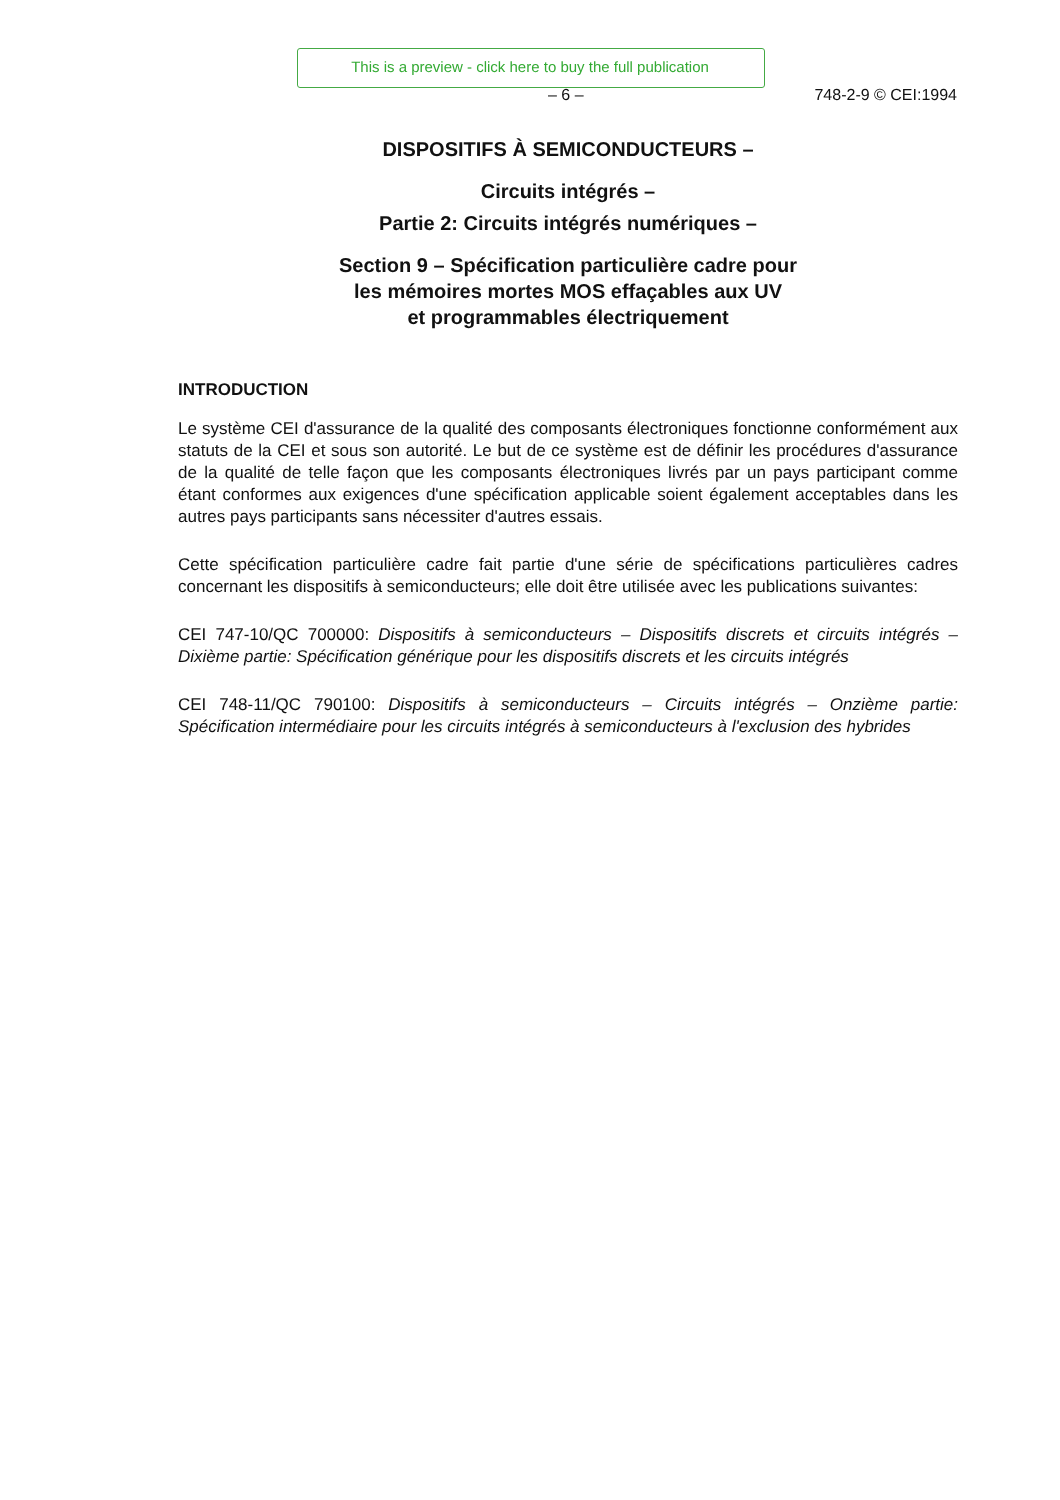This is a preview - click here to buy the full publication
– 6 – 748-2-9 © CEI:1994
DISPOSITIFS À SEMICONDUCTEURS –
Circuits intégrés –
Partie 2: Circuits intégrés numériques –
Section 9 – Spécification particulière cadre pour
les mémoires mortes MOS effaçables aux UV
et programmables électriquement
INTRODUCTION
Le système CEI d'assurance de la qualité des composants électroniques fonctionne conformément aux statuts de la CEI et sous son autorité. Le but de ce système est de définir les procédures d'assurance de la qualité de telle façon que les composants électroniques livrés par un pays participant comme étant conformes aux exigences d'une spécification applicable soient également acceptables dans les autres pays participants sans nécessiter d'autres essais.
Cette spécification particulière cadre fait partie d'une série de spécifications particulières cadres concernant les dispositifs à semiconducteurs; elle doit être utilisée avec les publications suivantes:
CEI 747-10/QC 700000: Dispositifs à semiconducteurs – Dispositifs discrets et circuits intégrés – Dixième partie: Spécification générique pour les dispositifs discrets et les circuits intégrés
CEI 748-11/QC 790100: Dispositifs à semiconducteurs – Circuits intégrés – Onzième partie: Spécification intermédiaire pour les circuits intégrés à semiconducteurs à l'exclusion des hybrides